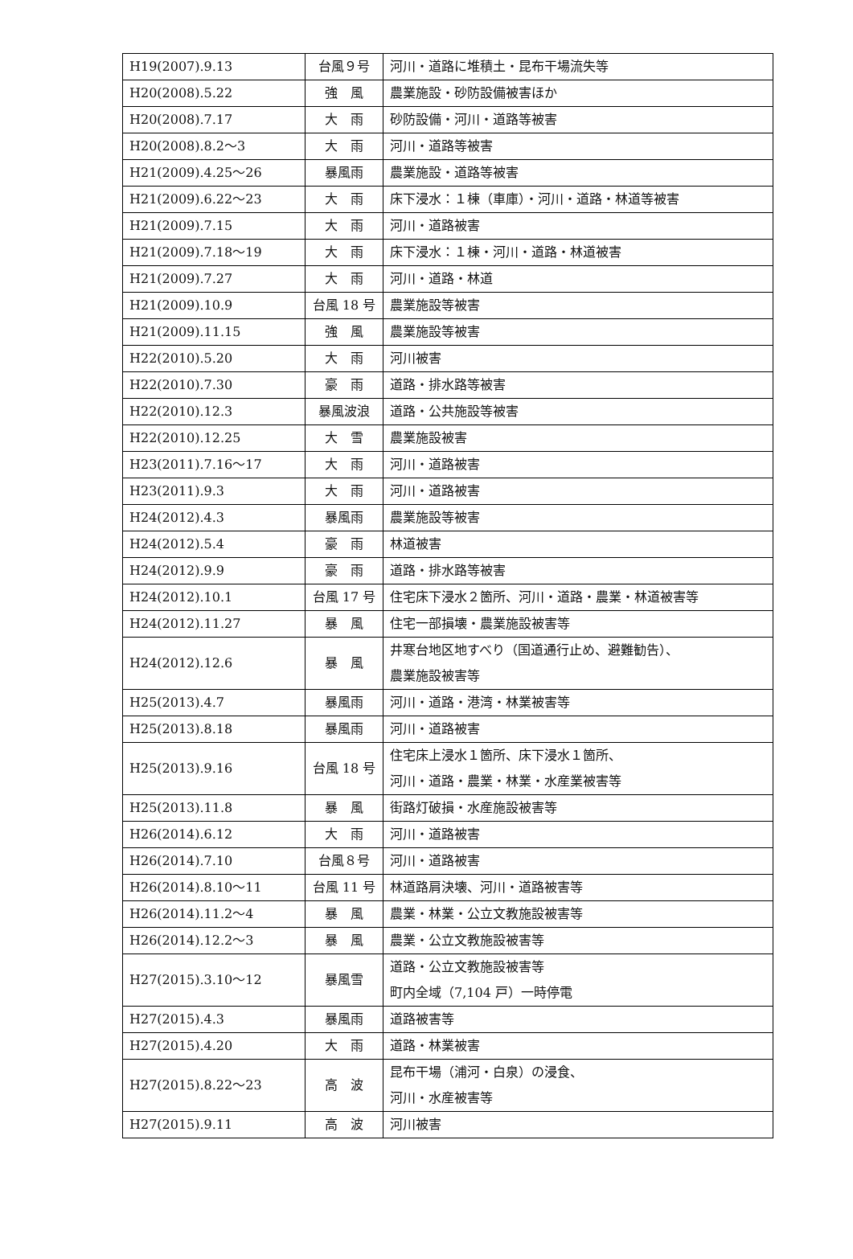| H19(2007).9.13 | 台風９号 | 河川・道路に堆積土・昆布干場流失等 |
| H20(2008).5.22 | 強 風 | 農業施設・砂防設備被害ほか |
| H20(2008).7.17 | 大 雨 | 砂防設備・河川・道路等被害 |
| H20(2008).8.2～3 | 大 雨 | 河川・道路等被害 |
| H21(2009).4.25～26 | 暴風雨 | 農業施設・道路等被害 |
| H21(2009).6.22～23 | 大 雨 | 床下浸水：１棟（車庫）・河川・道路・林道等被害 |
| H21(2009).7.15 | 大 雨 | 河川・道路被害 |
| H21(2009).7.18～19 | 大 雨 | 床下浸水：１棟・河川・道路・林道被害 |
| H21(2009).7.27 | 大 雨 | 河川・道路・林道 |
| H21(2009).10.9 | 台風 18 号 | 農業施設等被害 |
| H21(2009).11.15 | 強 風 | 農業施設等被害 |
| H22(2010).5.20 | 大 雨 | 河川被害 |
| H22(2010).7.30 | 豪 雨 | 道路・排水路等被害 |
| H22(2010).12.3 | 暴風波浪 | 道路・公共施設等被害 |
| H22(2010).12.25 | 大 雪 | 農業施設被害 |
| H23(2011).7.16～17 | 大 雨 | 河川・道路被害 |
| H23(2011).9.3 | 大 雨 | 河川・道路被害 |
| H24(2012).4.3 | 暴風雨 | 農業施設等被害 |
| H24(2012).5.4 | 豪 雨 | 林道被害 |
| H24(2012).9.9 | 豪 雨 | 道路・排水路等被害 |
| H24(2012).10.1 | 台風 17 号 | 住宅床下浸水２箇所、河川・道路・農業・林道被害等 |
| H24(2012).11.27 | 暴 風 | 住宅一部損壊・農業施設被害等 |
| H24(2012).12.6 | 暴 風 | 井寒台地区地すべり（国道通行止め、避難勧告）、 農業施設被害等 |
| H25(2013).4.7 | 暴風雨 | 河川・道路・港湾・林業被害等 |
| H25(2013).8.18 | 暴風雨 | 河川・道路被害 |
| H25(2013).9.16 | 台風 18 号 | 住宅床上浸水１箇所、床下浸水１箇所、 河川・道路・農業・林業・水産業被害等 |
| H25(2013).11.8 | 暴 風 | 街路灯破損・水産施設被害等 |
| H26(2014).6.12 | 大 雨 | 河川・道路被害 |
| H26(2014).7.10 | 台風８号 | 河川・道路被害 |
| H26(2014).8.10～11 | 台風 11 号 | 林道路肩決壊、河川・道路被害等 |
| H26(2014).11.2～4 | 暴 風 | 農業・林業・公立文教施設被害等 |
| H26(2014).12.2～3 | 暴 風 | 農業・公立文教施設被害等 |
| H27(2015).3.10～12 | 暴風雪 | 道路・公立文教施設被害等 町内全域（7,104 戸）一時停電 |
| H27(2015).4.3 | 暴風雨 | 道路被害等 |
| H27(2015).4.20 | 大 雨 | 道路・林業被害 |
| H27(2015).8.22～23 | 高 波 | 昆布干場（浦河・白泉）の浸食、 河川・水産被害等 |
| H27(2015).9.11 | 高 波 | 河川被害 |